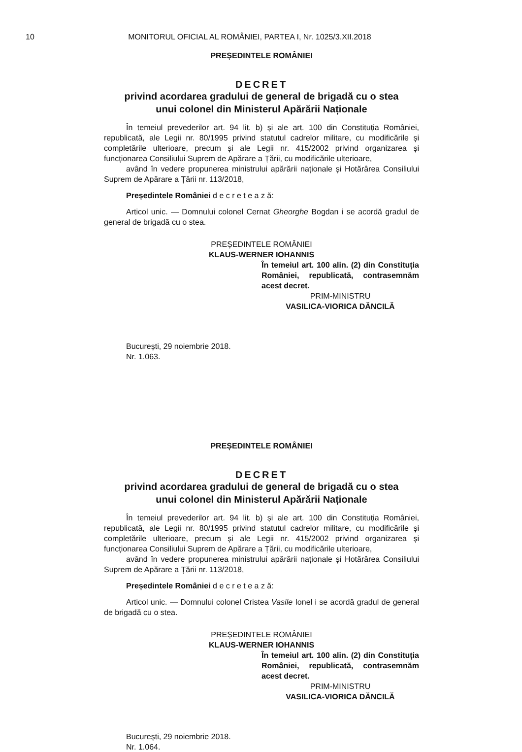10 MONITORUL OFICIAL AL ROMÂNIEI, PARTEA I, Nr. 1025/3.XII.2018
PREȘEDINTELE ROMÂNIEI
DECRET
privind acordarea gradului de general de brigadă cu o stea
unui colonel din Ministerul Apărării Naționale
În temeiul prevederilor art. 94 lit. b) și ale art. 100 din Constituția României, republicată, ale Legii nr. 80/1995 privind statutul cadrelor militare, cu modificările și completările ulterioare, precum și ale Legii nr. 415/2002 privind organizarea și funcționarea Consiliului Suprem de Apărare a Țării, cu modificările ulterioare,
având în vedere propunerea ministrului apărării naționale și Hotărârea Consiliului Suprem de Apărare a Țării nr. 113/2018,
Președintele României d e c r e t e a z ă:
Articol unic. — Domnului colonel Cernat Gheorghe Bogdan i se acordă gradul de general de brigadă cu o stea.
PREȘEDINTELE ROMÂNIEI
KLAUS-WERNER IOHANNIS
În temeiul art. 100 alin. (2) din Constituția României, republicată, contrasemnăm acest decret.
PRIM-MINISTRU
VASILICA-VIORICA DĂNCILĂ
București, 29 noiembrie 2018.
Nr. 1.063.
PREȘEDINTELE ROMÂNIEI
DECRET
privind acordarea gradului de general de brigadă cu o stea
unui colonel din Ministerul Apărării Naționale
În temeiul prevederilor art. 94 lit. b) și ale art. 100 din Constituția României, republicată, ale Legii nr. 80/1995 privind statutul cadrelor militare, cu modificările și completările ulterioare, precum și ale Legii nr. 415/2002 privind organizarea și funcționarea Consiliului Suprem de Apărare a Țării, cu modificările ulterioare,
având în vedere propunerea ministrului apărării naționale și Hotărârea Consiliului Suprem de Apărare a Țării nr. 113/2018,
Președintele României d e c r e t e a z ă:
Articol unic. — Domnului colonel Cristea Vasile Ionel i se acordă gradul de general de brigadă cu o stea.
PREȘEDINTELE ROMÂNIEI
KLAUS-WERNER IOHANNIS
În temeiul art. 100 alin. (2) din Constituția României, republicată, contrasemnăm acest decret.
PRIM-MINISTRU
VASILICA-VIORICA DĂNCILĂ
București, 29 noiembrie 2018.
Nr. 1.064.